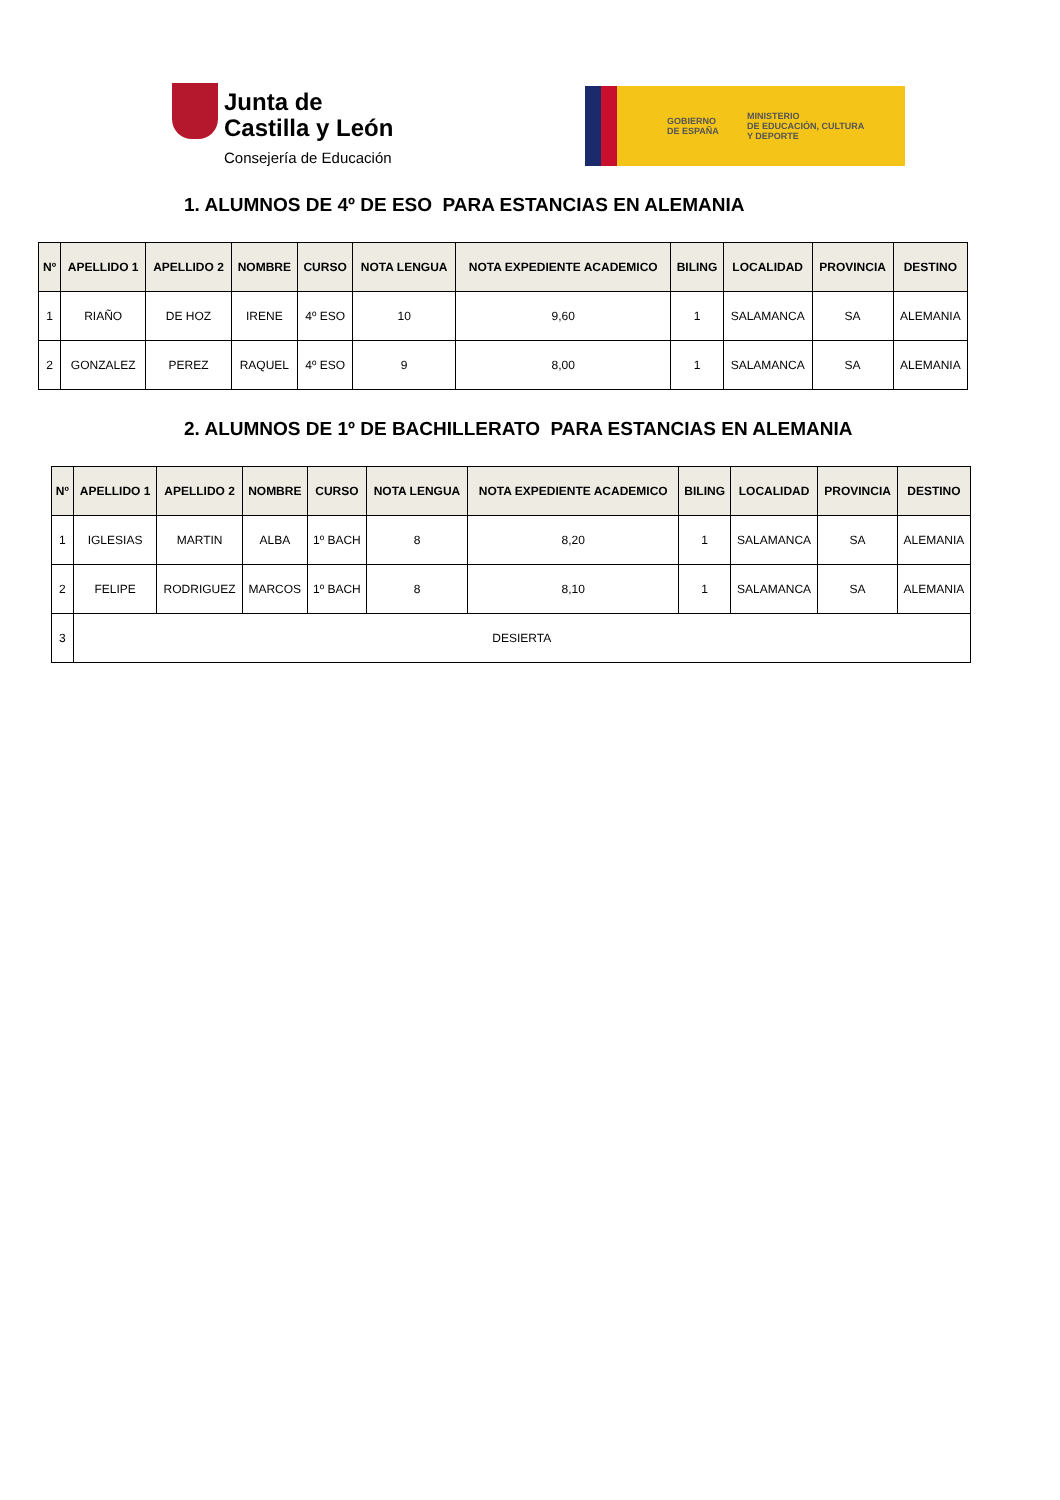Junta de
Castilla y León
Consejería de Educación
GOBIERNO
DE ESPAÑA
MINISTERIO
DE EDUCACIÓN, CULTURA
Y DEPORTE
1. ALUMNOS DE 4º DE ESO PARA ESTANCIAS EN ALEMANIA
| Nº | APELLIDO 1 | APELLIDO 2 | NOMBRE | CURSO | NOTA LENGUA | NOTA EXPEDIENTE ACADEMICO | BILING | LOCALIDAD | PROVINCIA | DESTINO |
| --- | --- | --- | --- | --- | --- | --- | --- | --- | --- | --- |
| 1 | RIAÑO | DE HOZ | IRENE | 4º ESO | 10 | 9,60 | 1 | SALAMANCA | SA | ALEMANIA |
| 2 | GONZALEZ | PEREZ | RAQUEL | 4º ESO | 9 | 8,00 | 1 | SALAMANCA | SA | ALEMANIA |
2. ALUMNOS DE 1º DE BACHILLERATO PARA ESTANCIAS EN ALEMANIA
| Nº | APELLIDO 1 | APELLIDO 2 | NOMBRE | CURSO | NOTA LENGUA | NOTA EXPEDIENTE ACADEMICO | BILING | LOCALIDAD | PROVINCIA | DESTINO |
| --- | --- | --- | --- | --- | --- | --- | --- | --- | --- | --- |
| 1 | IGLESIAS | MARTIN | ALBA | 1º BACH | 8 | 8,20 | 1 | SALAMANCA | SA | ALEMANIA |
| 2 | FELIPE | RODRIGUEZ | MARCOS | 1º BACH | 8 | 8,10 | 1 | SALAMANCA | SA | ALEMANIA |
| 3 | DESIERTA | | | | | | | | | |